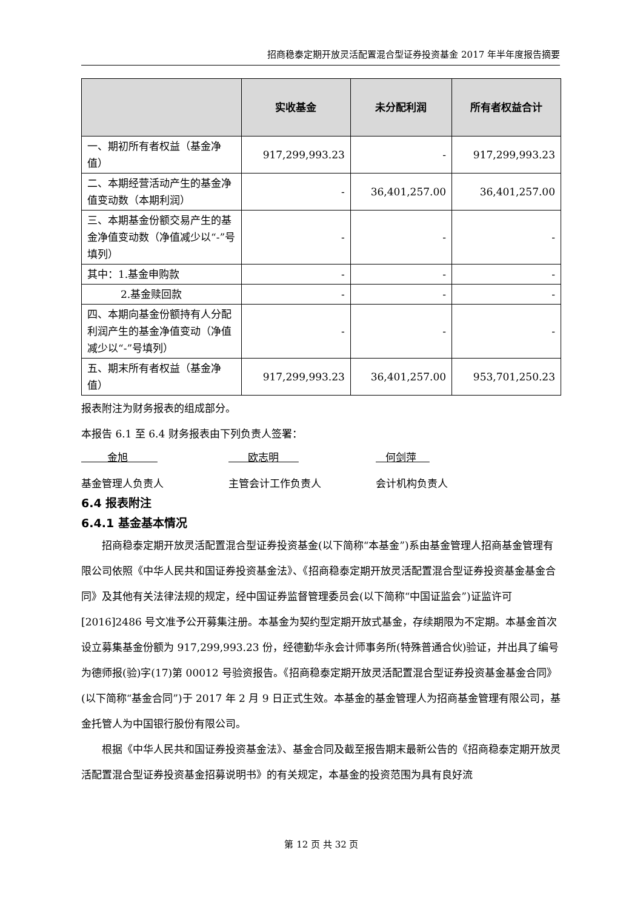招商稳泰定期开放灵活配置混合型证券投资基金 2017 年半年度报告摘要
| | 实收基金 | 未分配利润 | 所有者权益合计 |
| --- | --- | --- | --- |
| 一、期初所有者权益（基金净值） | 917,299,993.23 | - | 917,299,993.23 |
| 二、本期经营活动产生的基金净值变动数（本期利润） | - | 36,401,257.00 | 36,401,257.00 |
| 三、本期基金份额交易产生的基金净值变动数（净值减少以“-”号填列） | - | - | - |
| 其中：1.基金申购款 | - | - | - |
| 2.基金赎回款 | - | - | - |
| 四、本期向基金份额持有人分配利润产生的基金净值变动（净值减少以“-”号填列） | - | - | - |
| 五、期末所有者权益（基金净值） | 917,299,993.23 | 36,401,257.00 | 953,701,250.23 |
报表附注为财务报表的组成部分。
本报告 6.1 至 6.4 财务报表由下列负责人签署：
金旭 欧志明 何剑萍
基金管理人负责人 主管会计工作负责人 会计机构负责人
6.4 报表附注
6.4.1 基金基本情况
招商稳泰定期开放灵活配置混合型证券投资基金(以下简称“本基金”)系由基金管理人招商基金管理有限公司依照《中华人民共和国证券投资基金法》、《招商稳泰定期开放灵活配置混合型证券投资基金基金合同》及其他有关法律法规的规定，经中国证券监督管理委员会(以下简称“中国证监会”)证监许可[2016]2486 号文准予公开募集注册。本基金为契约型定期开放式基金，存续期限为不定期。本基金首次设立募集基金份额为 917,299,993.23 份，经德勤华永会计师事务所(特殊普通合伙)验证，并出具了编号为德师报(验)字(17)第 00012 号验资报告。《招商稳泰定期开放灵活配置混合型证券投资基金基金合同》(以下简称“基金合同”)于 2017 年 2 月 9 日正式生效。本基金的基金管理人为招商基金管理有限公司，基金托管人为中国银行股份有限公司。
根据《中华人民共和国证券投资基金法》、基金合同及截至报告期末最新公告的《招商稳泰定期开放灵活配置混合型证券投资基金招募说明书》的有关规定，本基金的投资范围为具有良好流
第 12 页 共 32 页